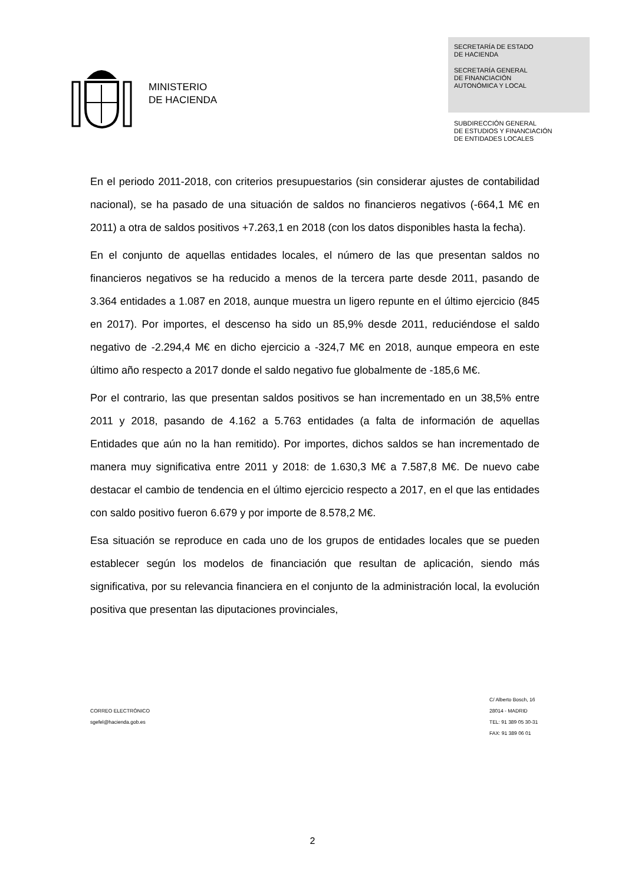MINISTERIO
DE HACIENDA
SECRETARÍA DE ESTADO
DE HACIENDA
SECRETARÍA GENERAL
DE FINANCIACIÓN
AUTONÓMICA Y LOCAL
SUBDIRECCIÓN GENERAL
DE ESTUDIOS Y FINANCIACIÓN
DE ENTIDADES LOCALES
En el periodo 2011-2018, con criterios presupuestarios (sin considerar ajustes de contabilidad nacional), se ha pasado de una situación de saldos no financieros negativos (-664,1 M€ en 2011) a otra de saldos positivos +7.263,1 en 2018 (con los datos disponibles hasta la fecha).
En el conjunto de aquellas entidades locales, el número de las que presentan saldos no financieros negativos se ha reducido a menos de la tercera parte desde 2011, pasando de 3.364 entidades a 1.087 en 2018, aunque muestra un ligero repunte en el último ejercicio (845 en 2017). Por importes, el descenso ha sido un 85,9% desde 2011, reduciéndose el saldo negativo de -2.294,4 M€ en dicho ejercicio a -324,7 M€ en 2018, aunque empeora en este último año respecto a 2017 donde el saldo negativo fue globalmente de -185,6 M€.
Por el contrario, las que presentan saldos positivos se han incrementado en un 38,5% entre 2011 y 2018, pasando de 4.162 a 5.763 entidades (a falta de información de aquellas Entidades que aún no la han remitido). Por importes, dichos saldos se han incrementado de manera muy significativa entre 2011 y 2018: de 1.630,3 M€ a 7.587,8 M€. De nuevo cabe destacar el cambio de tendencia en el último ejercicio respecto a 2017, en el que las entidades con saldo positivo fueron 6.679 y por importe de 8.578,2 M€.
Esa situación se reproduce en cada uno de los grupos de entidades locales que se pueden establecer según los modelos de financiación que resultan de aplicación, siendo más significativa, por su relevancia financiera en el conjunto de la administración local, la evolución positiva que presentan las diputaciones provinciales,
CORREO ELECTRÓNICO
sgefel@hacienda.gob.es
C/ Alberto Bosch, 16
28014 - MADRID
TEL: 91 389 05 30-31
FAX: 91 389 06 01
2